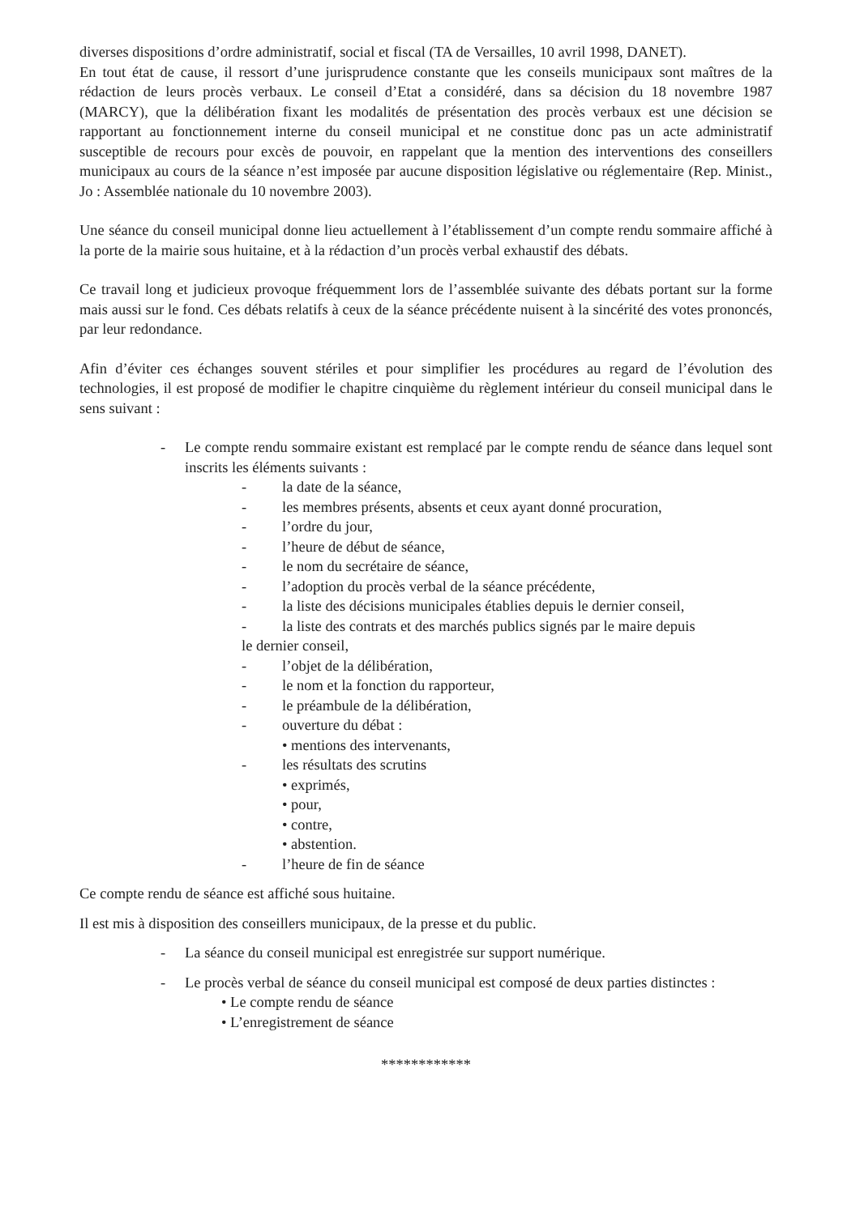diverses dispositions d’ordre administratif, social et fiscal (TA de Versailles, 10 avril 1998, DANET).
En tout état de cause, il ressort d’une jurisprudence constante que les conseils municipaux sont maîtres de la rédaction de leurs procès verbaux. Le conseil d’Etat a considéré, dans sa décision du 18 novembre 1987 (MARCY), que la délibération fixant les modalités de présentation des procès verbaux est une décision se rapportant au fonctionnement interne du conseil municipal et ne constitue donc pas un acte administratif susceptible de recours pour excès de pouvoir, en rappelant que la mention des interventions des conseillers municipaux au cours de la séance n’est imposée par aucune disposition législative ou réglementaire (Rep. Minist., Jo : Assemblée nationale du 10 novembre 2003).
Une séance du conseil municipal donne lieu actuellement à l’établissement d’un compte rendu sommaire affiché à la porte de la mairie sous huitaine, et à la rédaction d’un procès verbal exhaustif des débats.
Ce travail long et judicieux provoque fréquemment lors de l’assemblée suivante des débats portant sur la forme mais aussi sur le fond. Ces débats relatifs à ceux de la séance précédente nuisent à la sincérité des votes prononcés, par leur redondance.
Afin d’éviter ces échanges souvent stériles et pour simplifier les procédures au regard de l’évolution des technologies, il est proposé de modifier le chapitre cinquième du règlement intérieur du conseil municipal dans le sens suivant :
- Le compte rendu sommaire existant est remplacé par le compte rendu de séance dans lequel sont inscrits les éléments suivants :
- la date de la séance,
- les membres présents, absents et ceux ayant donné procuration,
- l’ordre du jour,
- l’heure de début de séance,
- le nom du secrétaire de séance,
- l’adoption du procès verbal de la séance précédente,
- la liste des décisions municipales établies depuis le dernier conseil,
- la liste des contrats et des marchés publics signés par le maire depuis
le dernier conseil,
- l’objet de la délibération,
- le nom et la fonction du rapporteur,
- le préambule de la délibération,
- ouverture du débat :
• mentions des intervenants,
- les résultats des scrutins
• exprimés,
• pour,
• contre,
• abstention.
- l’heure de fin de séance
Ce compte rendu de séance est affiché sous huitaine.
Il est mis à disposition des conseillers municipaux, de la presse et du public.
- La séance du conseil municipal est enregistrée sur support numérique.
- Le procès verbal de séance du conseil municipal est composé de deux parties distinctes :
• Le compte rendu de séance
• L’enregistrement de séance
************